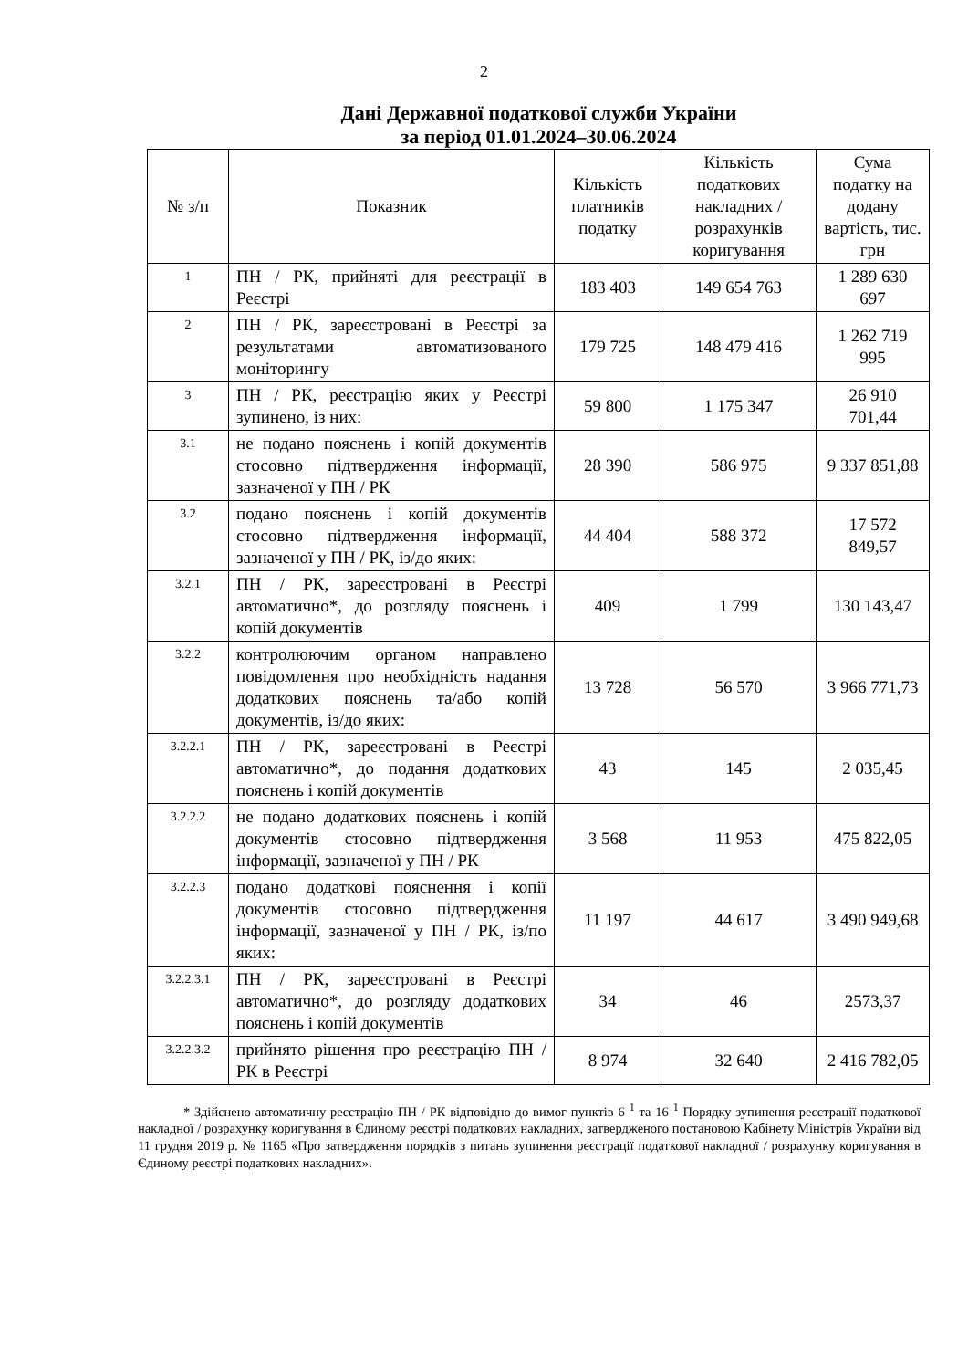2
Дані Державної податкової служби України
за період 01.01.2024–30.06.2024
| № з/п | Показник | Кількість платників податку | Кількість податкових накладних / розрахунків коригування | Сума податку на додану вартість, тис. грн |
| --- | --- | --- | --- | --- |
| 1 | ПН / РК, прийняті для реєстрації в Реєстрі | 183 403 | 149 654 763 | 1 289 630 697 |
| 2 | ПН / РК, зареєстровані в Реєстрі за результатами автоматизованого моніторингу | 179 725 | 148 479 416 | 1 262 719 995 |
| 3 | ПН / РК, реєстрацію яких у Реєстрі зупинено, із них: | 59 800 | 1 175 347 | 26 910 701,44 |
| 3.1 | не подано пояснень і копій документів стосовно підтвердження інформації, зазначеної у ПН / РК | 28 390 | 586 975 | 9 337 851,88 |
| 3.2 | подано пояснень і копій документів стосовно підтвердження інформації, зазначеної у ПН / РК, із/до яких: | 44 404 | 588 372 | 17 572 849,57 |
| 3.2.1 | ПН / РК, зареєстровані в Реєстрі автоматично*, до розгляду пояснень і копій документів | 409 | 1 799 | 130 143,47 |
| 3.2.2 | контролюючим органом направлено повідомлення про необхідність надання додаткових пояснень та/або копій документів, із/до яких: | 13 728 | 56 570 | 3 966 771,73 |
| 3.2.2.1 | ПН / РК, зареєстровані в Реєстрі автоматично*, до подання додаткових пояснень і копій документів | 43 | 145 | 2 035,45 |
| 3.2.2.2 | не подано додаткових пояснень і копій документів стосовно підтвердження інформації, зазначеної у ПН / РК | 3 568 | 11 953 | 475 822,05 |
| 3.2.2.3 | подано додаткові пояснення і копії документів стосовно підтвердження інформації, зазначеної у ПН / РК, із/по яких: | 11 197 | 44 617 | 3 490 949,68 |
| 3.2.2.3.1 | ПН / РК, зареєстровані в Реєстрі автоматично*, до розгляду додаткових пояснень і копій документів | 34 | 46 | 2573,37 |
| 3.2.2.3.2 | прийнято рішення про реєстрацію ПН / РК в Реєстрі | 8 974 | 32 640 | 2 416 782,05 |
* Здійснено автоматичну реєстрацію ПН / РК відповідно до вимог пунктів 6 <sup>1</sup> та 16 <sup>1</sup> Порядку зупинення реєстрації податкової накладної / розрахунку коригування в Єдиному реєстрі податкових накладних, затвердженого постановою Кабінету Міністрів України від 11 грудня 2019 р. № 1165 «Про затвердження порядків з питань зупинення реєстрації податкової накладної / розрахунку коригування в Єдиному реєстрі податкових накладних».